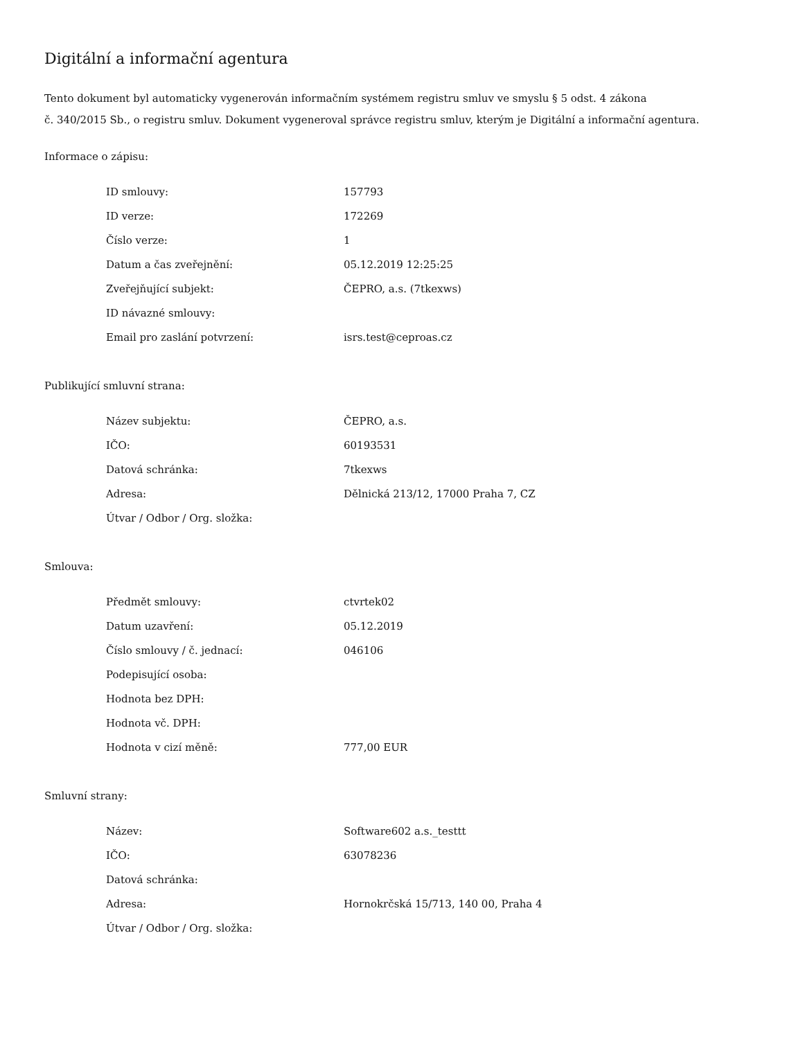Digitální a informační agentura
Tento dokument byl automaticky vygenerován informačním systémem registru smluv ve smyslu § 5 odst. 4 zákona
č. 340/2015 Sb., o registru smluv. Dokument vygeneroval správce registru smluv, kterým je Digitální a informační agentura.
Informace o zápisu:
| ID smlouvy: | 157793 |
| ID verze: | 172269 |
| Číslo verze: | 1 |
| Datum a čas zveřejnění: | 05.12.2019 12:25:25 |
| Zveřejňující subjekt: | ČEPRO, a.s. (7tkexws) |
| ID návazné smlouvy: | |
| Email pro zaslání potvrzení: | isrs.test@ceproas.cz |
Publikující smluvní strana:
| Název subjektu: | ČEPRO, a.s. |
| IČO: | 60193531 |
| Datová schránka: | 7tkexws |
| Adresa: | Dělnická 213/12, 17000 Praha 7, CZ |
| Útvar / Odbor / Org. složka: | |
Smlouva:
| Předmět smlouvy: | ctvrtek02 |
| Datum uzavření: | 05.12.2019 |
| Číslo smlouvy / č. jednací: | 046106 |
| Podepisující osoba: | |
| Hodnota bez DPH: | |
| Hodnota vč. DPH: | |
| Hodnota v cizí měně: | 777,00 EUR |
Smluvní strany:
| Název: | Software602 a.s._testtt |
| IČO: | 63078236 |
| Datová schránka: | |
| Adresa: | Hornokrčská 15/713, 140 00, Praha 4 |
| Útvar / Odbor / Org. složka: | |